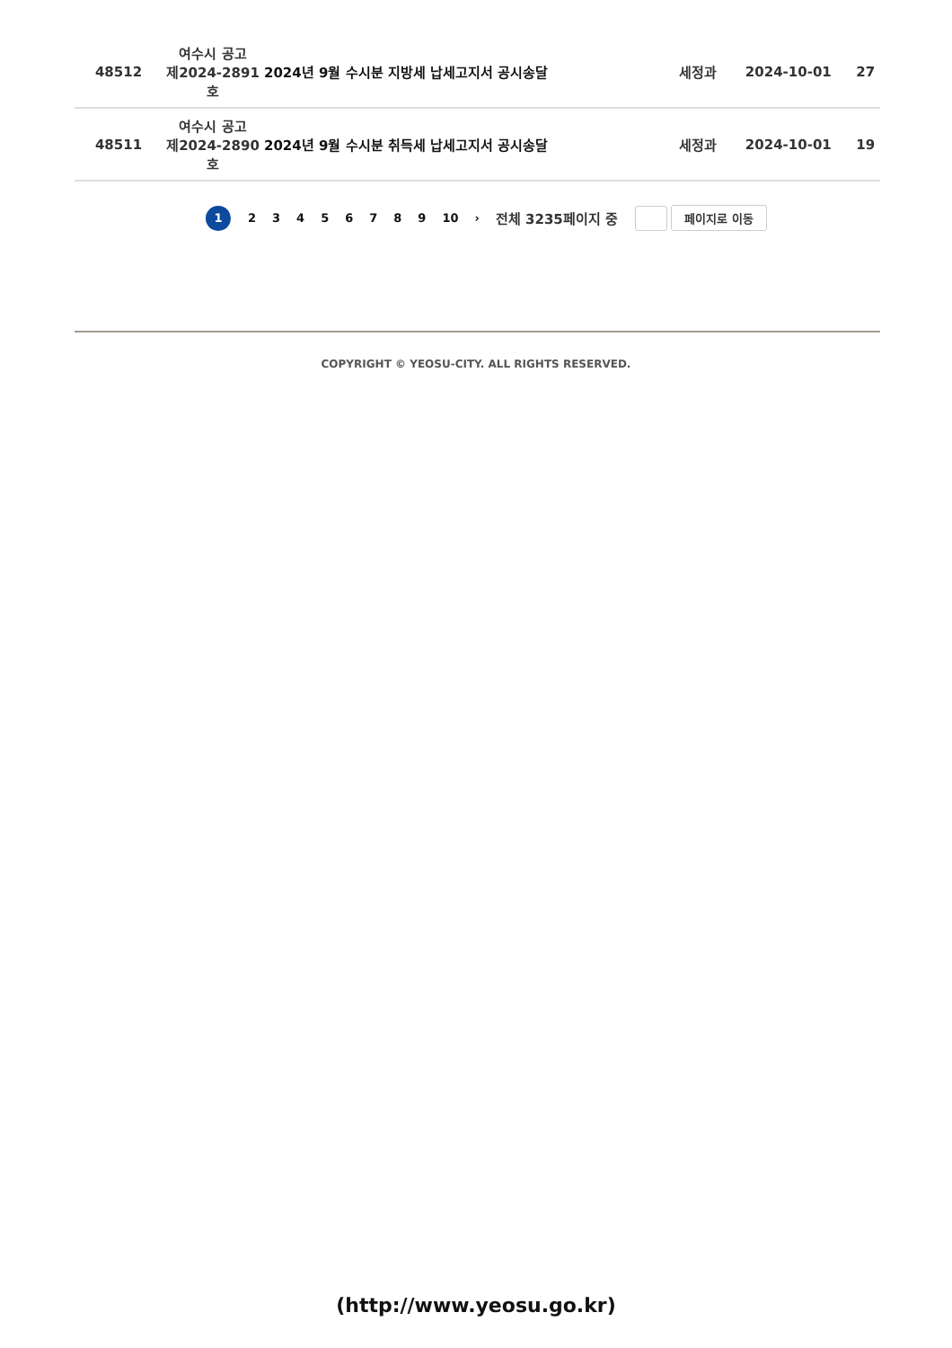| 48512 | 여수시 공고 제2024-2891호 | 2024년 9월 수시분 지방세 납세고지서 공시송달 | 세정과 | 2024-10-01 | 27 |
| 48511 | 여수시 공고 제2024-2890호 | 2024년 9월 수시분 취득세 납세고지서 공시송달 | 세정과 | 2024-10-01 | 19 |
1 23456789 10 › 전체 3235페이지 중
페이지로 이동
COPYRIGHT © YEOSU-CITY. ALL RIGHTS RESERVED.
(http://www.yeosu.go.kr)